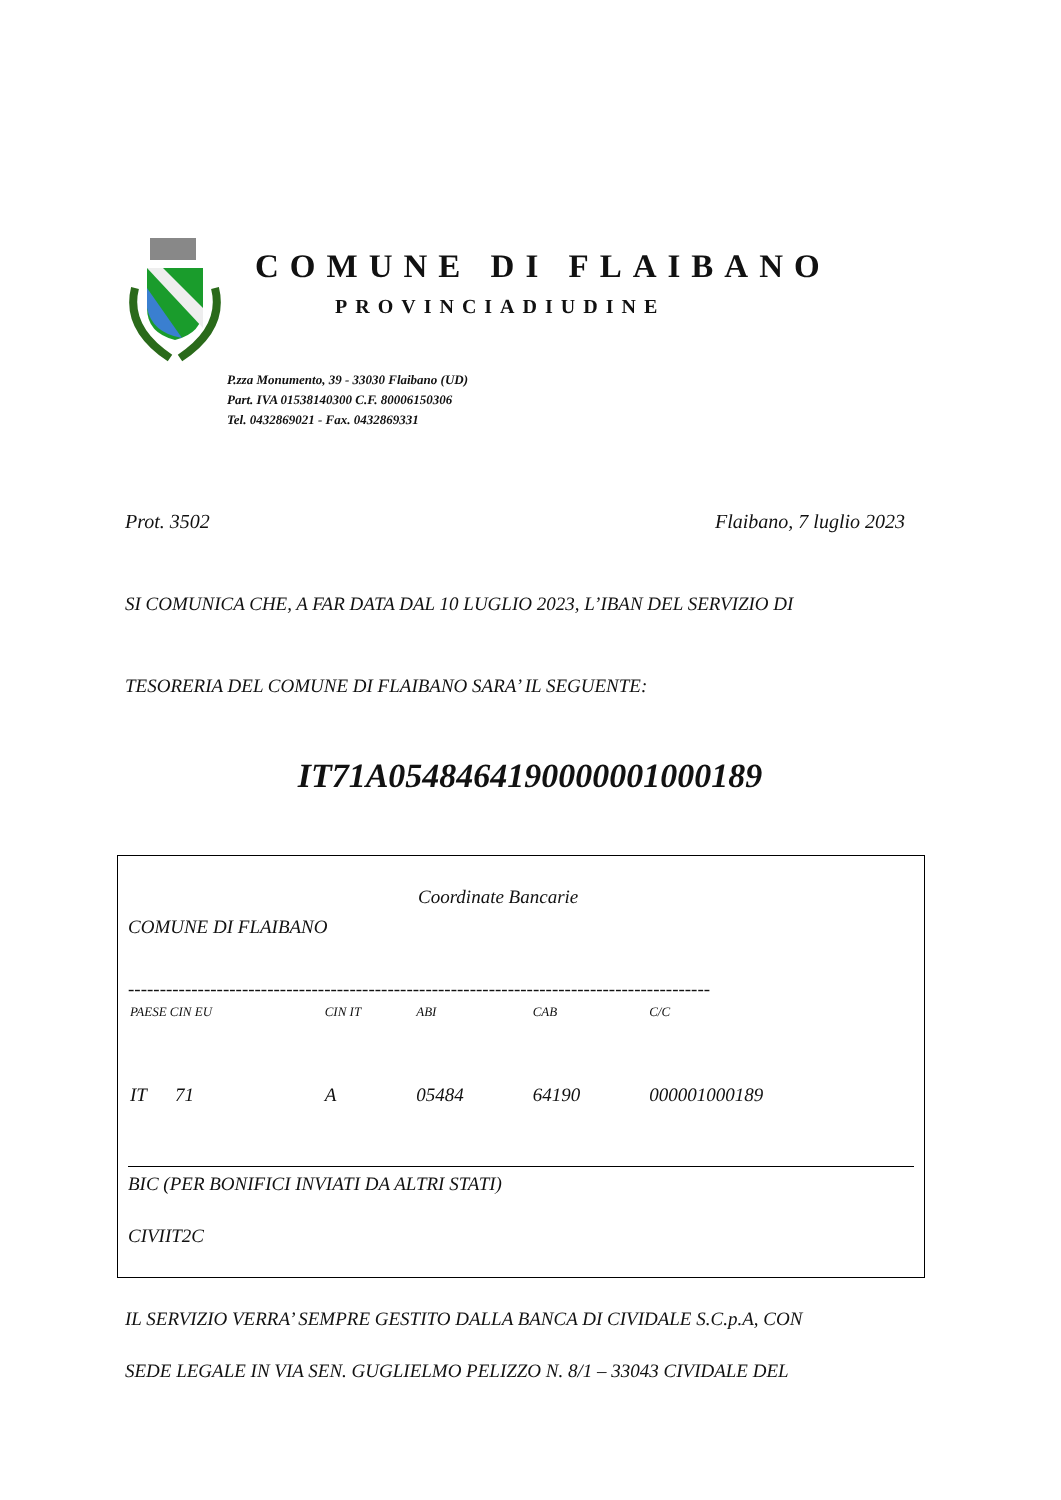COMUNE DI FLAIBANO
PROVINCIADIUDINE
P.zza Monumento, 39 - 33030 Flaibano (UD)
Part. IVA 01538140300 C.F. 80006150306
Tel. 0432869021 - Fax. 0432869331
Prot. 3502 Flaibano, 7 luglio 2023
SI COMUNICA CHE, A FAR DATA DAL 10 LUGLIO 2023, L’IBAN DEL SERVIZIO DI
TESORERIA DEL COMUNE DI FLAIBANO SARA’ IL SEGUENTE:
IT71A0548464190000001000189
Coordinate Bancarie
COMUNE DI FLAIBANO
--------------------------------------------------------------------------------------------
| PAESE CIN EU | CIN IT | ABI | CAB | C/C |
| IT 71 | A | 05484 | 64190 | 000001000189 |
BIC (PER BONIFICI INVIATI DA ALTRI STATI)
CIVIIT2C
IL SERVIZIO VERRA’ SEMPRE GESTITO DALLA BANCA DI CIVIDALE S.C.p.A, CON
SEDE LEGALE IN VIA SEN. GUGLIELMO PELIZZO N. 8/1 – 33043 CIVIDALE DEL